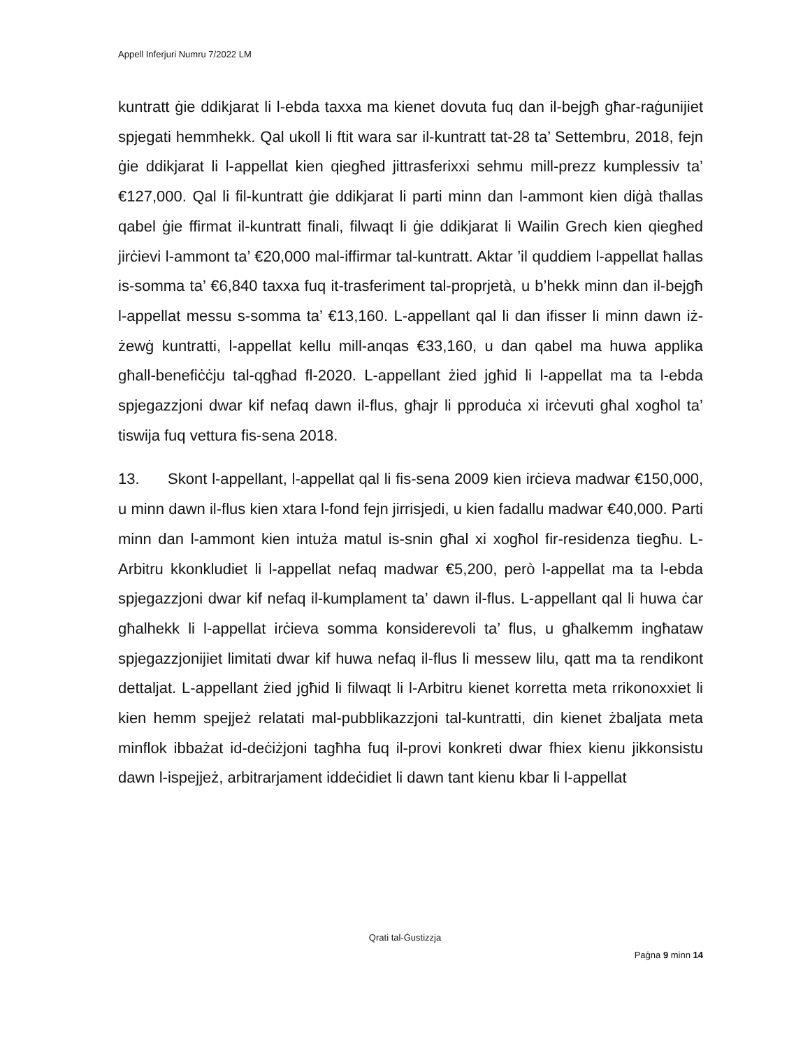Appell Inferjuri Numru 7/2022 LM
kuntratt ġie ddikjarat li l-ebda taxxa ma kienet dovuta fuq dan il-bejgħ għar-raġunijiet spjegati hemmhekk. Qal ukoll li ftit wara sar il-kuntratt tat-28 ta’ Settembru, 2018, fejn ġie ddikjarat li l-appellat kien qiegħed jittrasferixxi sehmu mill-prezz kumplessiv ta’ €127,000. Qal li fil-kuntratt ġie ddikjarat li parti minn dan l-ammont kien diġà tħallas qabel ġie ffirmat il-kuntratt finali, filwaqt li ġie ddikjarat li Wailin Grech kien qiegħed jirċievi l-ammont ta’ €20,000 mal-iffirmar tal-kuntratt. Aktar ’il quddiem l-appellat ħallas is-somma ta’ €6,840 taxxa fuq it-trasferiment tal-proprjetà, u b’hekk minn dan il-bejgħ l-appellat messu s-somma ta’ €13,160. L-appellant qal li dan ifisser li minn dawn iż-żewġ kuntratti, l-appellat kellu mill-anqas €33,160, u dan qabel ma huwa applika għall-benefiċċju tal-qgħad fl-2020. L-appellant żied jgħid li l-appellat ma ta l-ebda spjegazzjoni dwar kif nefaq dawn il-flus, għajr li pproduċa xi irċevuti għal xogħol ta’ tiswija fuq vettura fis-sena 2018.
13. Skont l-appellant, l-appellat qal li fis-sena 2009 kien irċieva madwar €150,000, u minn dawn il-flus kien xtara l-fond fejn jirrisjedi, u kien fadallu madwar €40,000. Parti minn dan l-ammont kien intuża matul is-snin għal xi xogħol fir-residenza tiegħu. L-Arbitru kkonkludiet li l-appellat nefaq madwar €5,200, però l-appellat ma ta l-ebda spjegazzjoni dwar kif nefaq il-kumplament ta’ dawn il-flus. L-appellant qal li huwa ċar għalhekk li l-appellat irċieva somma konsiderevoli ta’ flus, u għalkemm ingħataw spjegazzjonijiet limitati dwar kif huwa nefaq il-flus li messew lilu, qatt ma ta rendikont dettaljat. L-appellant żied jgħid li filwaqt li l-Arbitru kienet korretta meta rrikonoxxiet li kien hemm spejjeż relatati mal-pubblikazzjoni tal-kuntratti, din kienet żbaljata meta minflok ibbażat id-deċiżjoni tagħha fuq il-provi konkreti dwar fhiex kienu jikkonsistu dawn l-ispejjeż, arbitrarjament iddeċidiet li dawn tant kienu kbar li l-appellat
Qrati tal-Ġustizzja
Paġna 9 minn 14